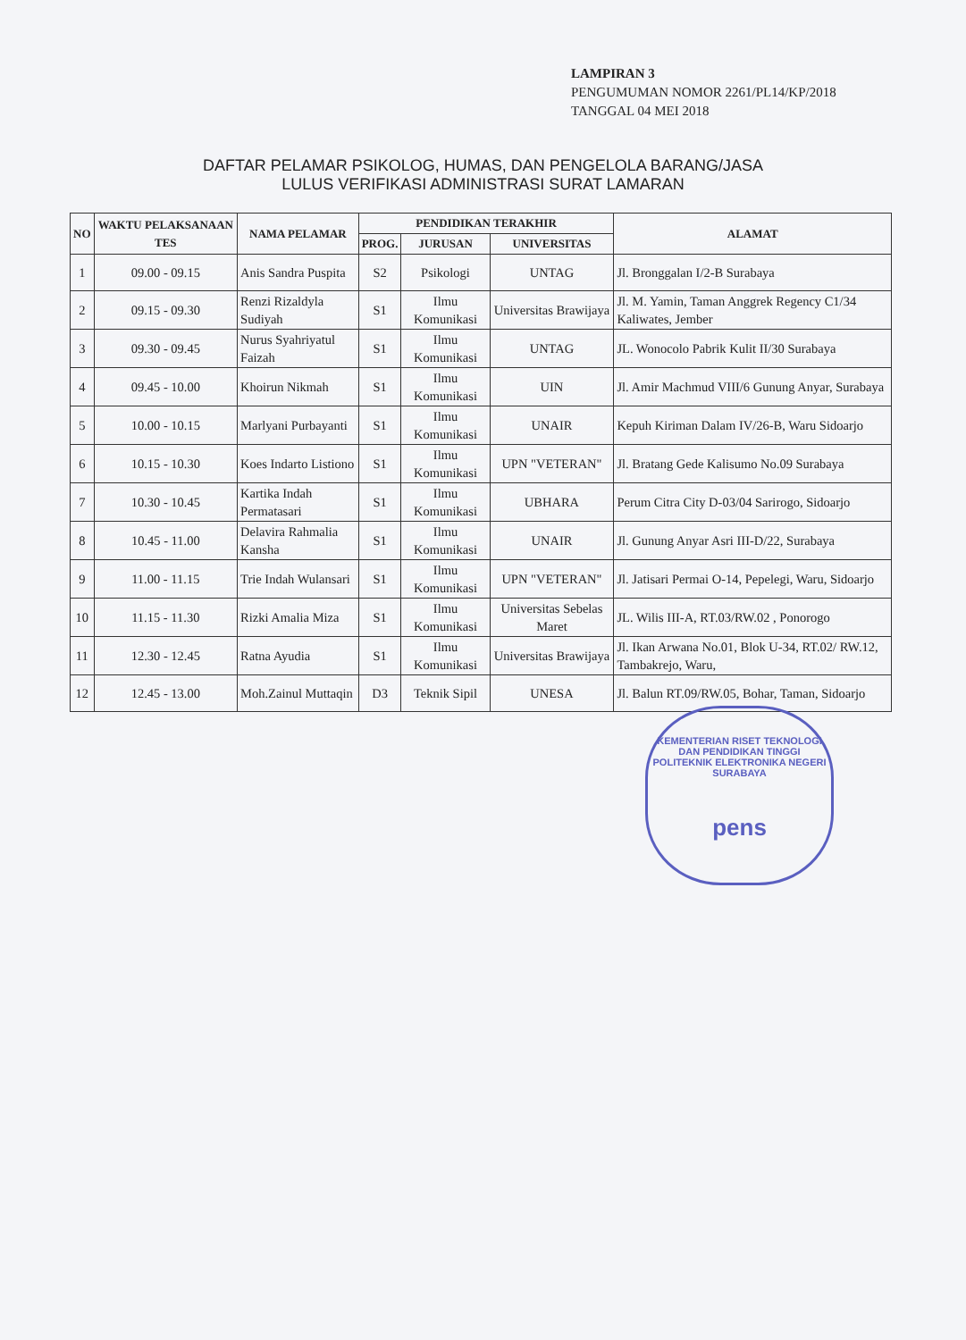LAMPIRAN 3
PENGUMUMAN NOMOR 2261/PL14/KP/2018
TANGGAL 04 MEI 2018
DAFTAR PELAMAR PSIKOLOG, HUMAS, DAN PENGELOLA BARANG/JASA
LULUS VERIFIKASI ADMINISTRASI SURAT LAMARAN
| NO | WAKTU PELAKSANAAN TES | NAMA PELAMAR | PENDIDIKAN TERAKHIR | | | ALAMAT |
| --- | --- | --- | --- | --- | --- | --- |
| | | | PROG. | JURUSAN | UNIVERSITAS | |
| 1 | 09.00 - 09.15 | Anis Sandra Puspita | S2 | Psikologi | UNTAG | Jl. Bronggalan I/2-B Surabaya |
| 2 | 09.15 - 09.30 | Renzi Rizaldyla Sudiyah | S1 | Ilmu Komunikasi | Universitas Brawijaya | Jl. M. Yamin, Taman Anggrek Regency C1/34 Kaliwates, Jember |
| 3 | 09.30 - 09.45 | Nurus Syahriyatul Faizah | S1 | Ilmu Komunikasi | UNTAG | JL. Wonocolo Pabrik Kulit II/30 Surabaya |
| 4 | 09.45 - 10.00 | Khoirun Nikmah | S1 | Ilmu Komunikasi | UIN | Jl. Amir Machmud VIII/6 Gunung Anyar, Surabaya |
| 5 | 10.00 - 10.15 | Marlyani Purbayanti | S1 | Ilmu Komunikasi | UNAIR | Kepuh Kiriman Dalam IV/26-B, Waru Sidoarjo |
| 6 | 10.15 - 10.30 | Koes Indarto Listiono | S1 | Ilmu Komunikasi | UPN "VETERAN" | Jl. Bratang Gede Kalisumo No.09 Surabaya |
| 7 | 10.30 - 10.45 | Kartika Indah Permatasari | S1 | Ilmu Komunikasi | UBHARA | Perum Citra City D-03/04 Sarirogo, Sidoarjo |
| 8 | 10.45 - 11.00 | Delavira Rahmalia Kansha | S1 | Ilmu Komunikasi | UNAIR | Jl. Gunung Anyar Asri III-D/22, Surabaya |
| 9 | 11.00 - 11.15 | Trie Indah Wulansari | S1 | Ilmu Komunikasi | UPN "VETERAN" | Jl. Jatisari Permai O-14, Pepelegi, Waru, Sidoarjo |
| 10 | 11.15 - 11.30 | Rizki Amalia Miza | S1 | Ilmu Komunikasi | Universitas Sebelas Maret | JL. Wilis III-A, RT.03/RW.02 , Ponorogo |
| 11 | 12.30 - 12.45 | Ratna Ayudia | S1 | Ilmu Komunikasi | Universitas Brawijaya | Jl. Ikan Arwana No.01, Blok U-34, RT.02/ RW.12, Tambakrejo, Waru, |
| 12 | 12.45 - 13.00 | Moh.Zainul Muttaqin | D3 | Teknik Sipil | UNESA | Jl. Balun RT.09/RW.05, Bohar, Taman, Sidoarjo |
KEMENTERIAN RISET TEKNOLOGI DAN PENDIDIKAN TINGGI
POLITEKNIK ELEKTRONIKA NEGERI SURABAYA
pens